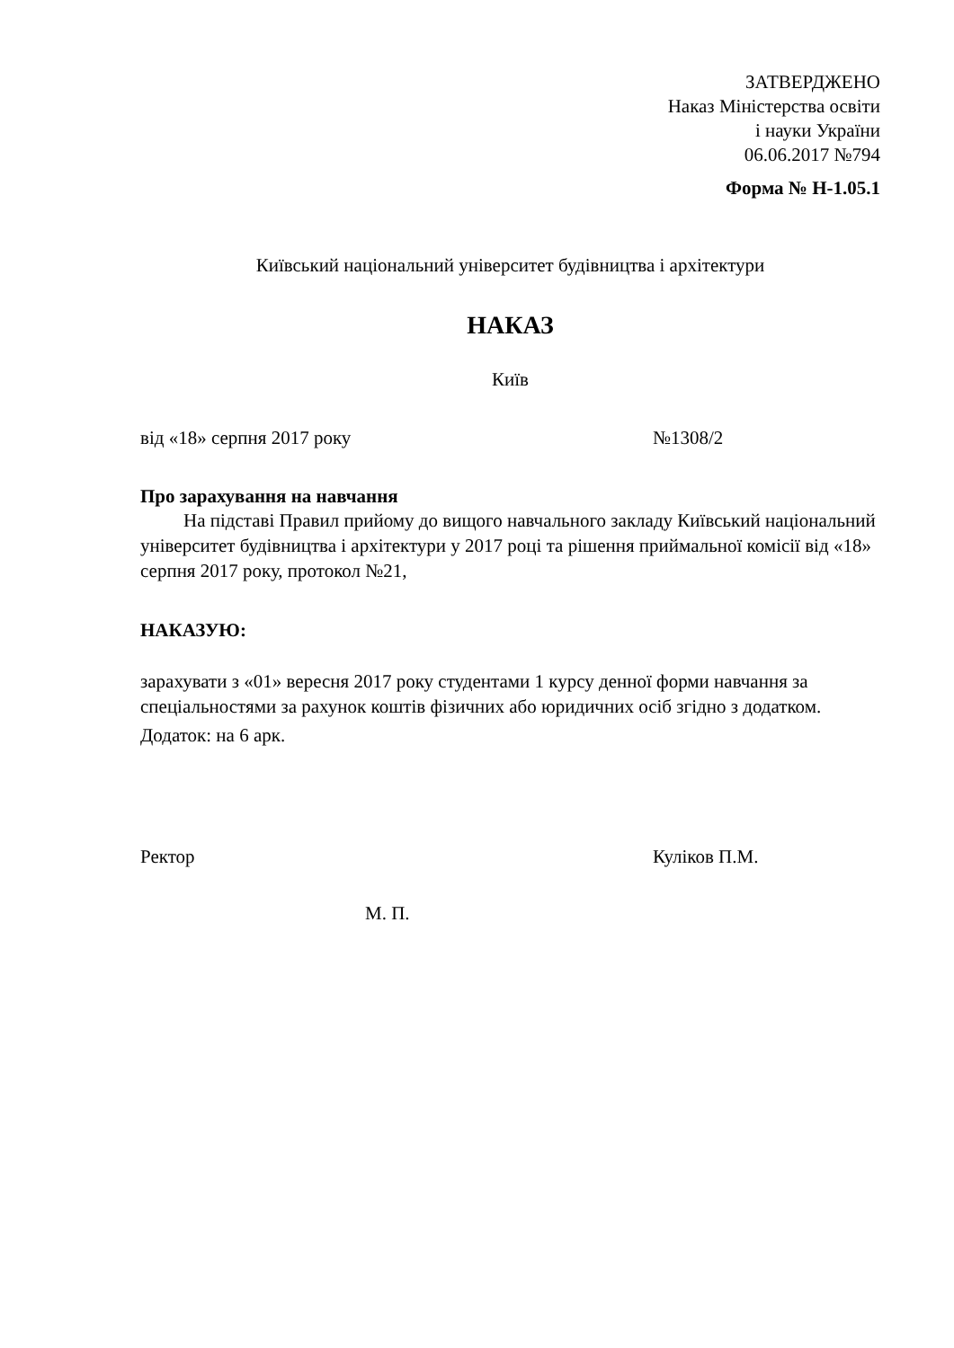ЗАТВЕРДЖЕНО
Наказ Міністерства освіти
і науки України
06.06.2017 №794
Форма № Н-1.05.1
Київський національний університет будівництва і архітектури
НАКАЗ
Київ
від «18» серпня 2017 року №1308/2
Про зарахування на навчання
На підставі Правил прийому до вищого навчального закладу Київський національний університет будівництва і архітектури у 2017 році та рішення приймальної комісії від «18» серпня 2017 року, протокол №21,
НАКАЗУЮ:
зарахувати з «01» вересня 2017 року студентами 1 курсу денної форми навчання за спеціальностями за рахунок коштів фізичних або юридичних осіб згідно з додатком.
Додаток: на 6 арк.
Ректор Куліков П.М.
М. П.